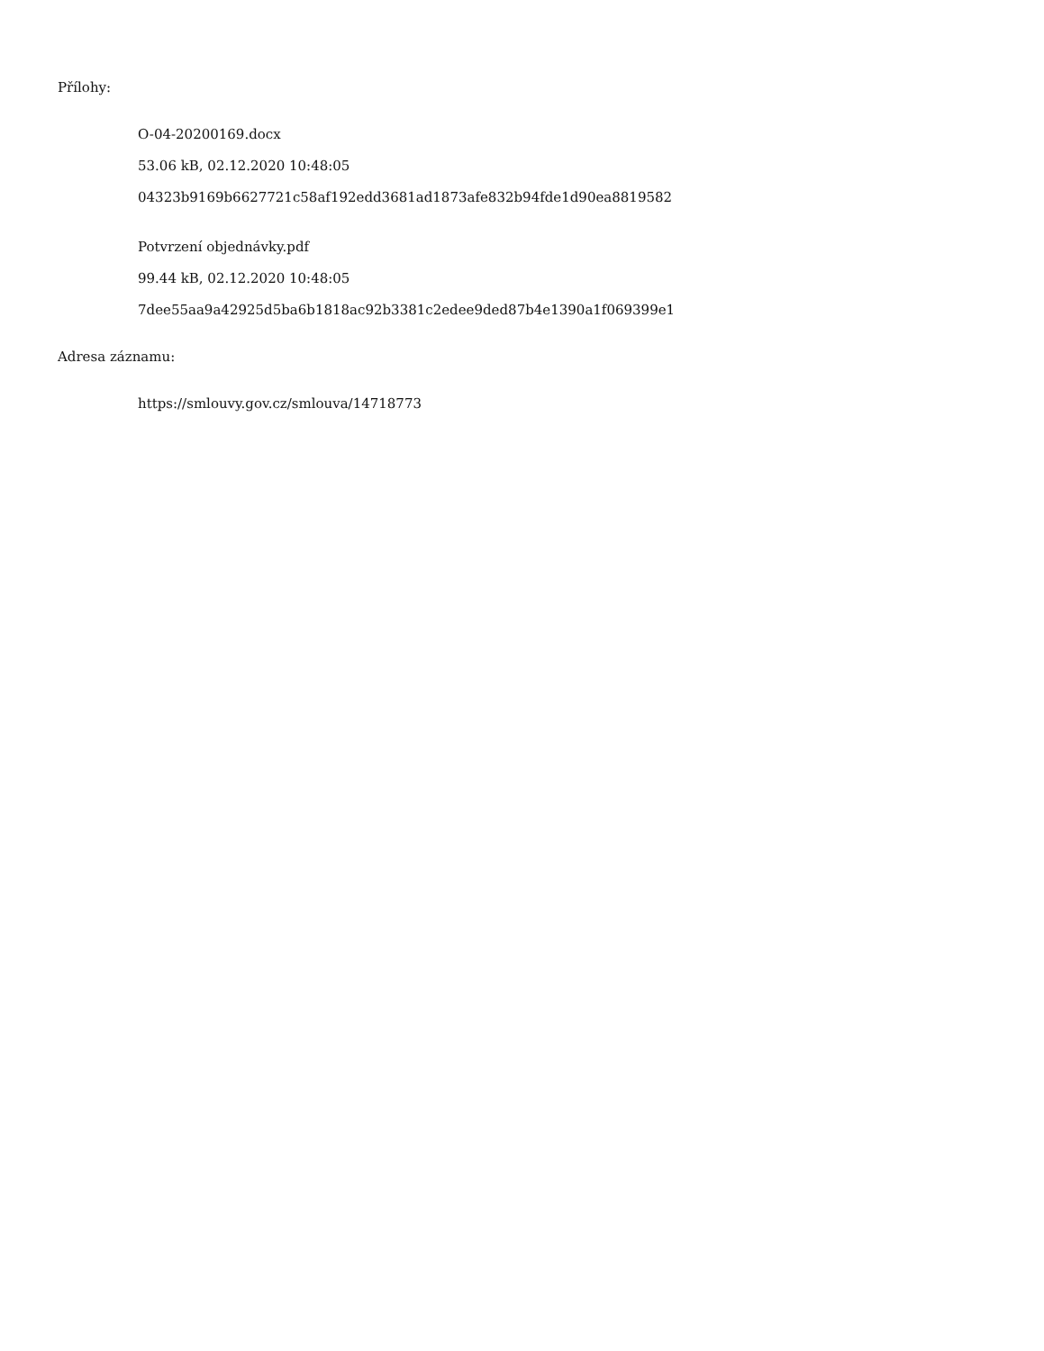Přílohy:
O-04-20200169.docx
53.06 kB, 02.12.2020 10:48:05
04323b9169b6627721c58af192edd3681ad1873afe832b94fde1d90ea8819582
Potvrzení objednávky.pdf
99.44 kB, 02.12.2020 10:48:05
7dee55aa9a42925d5ba6b1818ac92b3381c2edee9ded87b4e1390a1f069399e1
Adresa záznamu:
https://smlouvy.gov.cz/smlouva/14718773